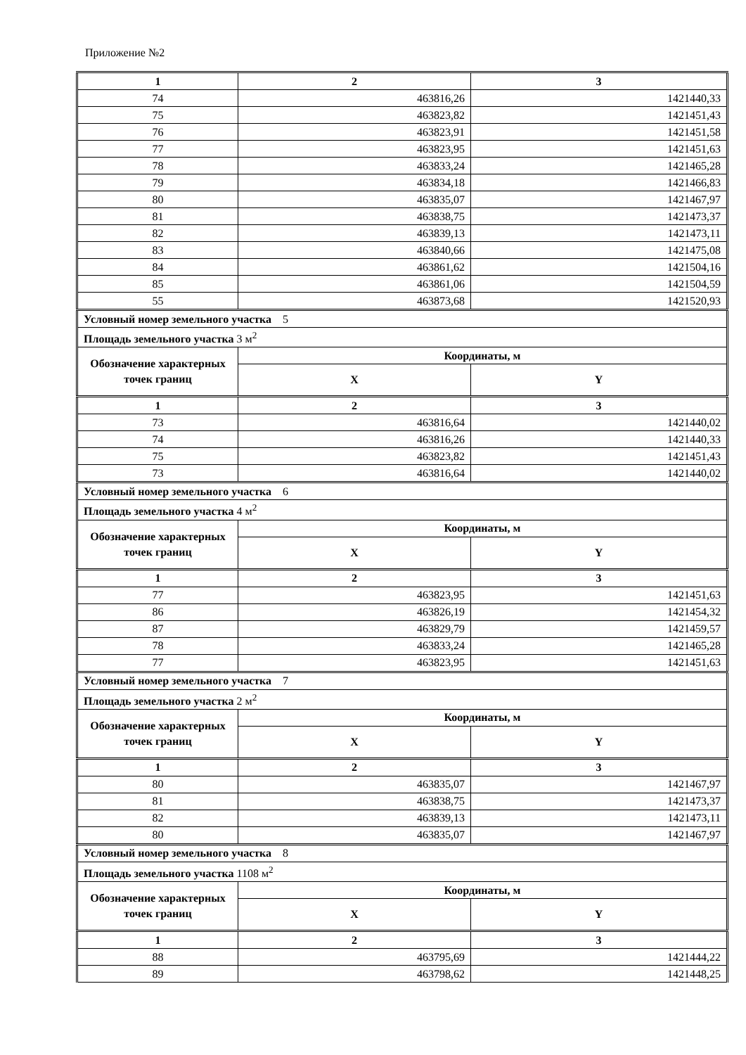Приложение №2
| 1 | 2 | 3 |
| --- | --- | --- |
| 74 | 463816,26 | 1421440,33 |
| 75 | 463823,82 | 1421451,43 |
| 76 | 463823,91 | 1421451,58 |
| 77 | 463823,95 | 1421451,63 |
| 78 | 463833,24 | 1421465,28 |
| 79 | 463834,18 | 1421466,83 |
| 80 | 463835,07 | 1421467,97 |
| 81 | 463838,75 | 1421473,37 |
| 82 | 463839,13 | 1421473,11 |
| 83 | 463840,66 | 1421475,08 |
| 84 | 463861,62 | 1421504,16 |
| 85 | 463861,06 | 1421504,59 |
| 55 | 463873,68 | 1421520,93 |
| Условный номер земельного участка 5 | | |
| Площадь земельного участка 3 м<sup>2</sup> | | |
| Обозначение характерных точек границ | Координаты, м | |
| | X | Y |
| 1 | 2 | 3 |
| 73 | 463816,64 | 1421440,02 |
| 74 | 463816,26 | 1421440,33 |
| 75 | 463823,82 | 1421451,43 |
| 73 | 463816,64 | 1421440,02 |
| Условный номер земельного участка 6 | | |
| Площадь земельного участка 4 м<sup>2</sup> | | |
| Обозначение характерных точек границ | Координаты, м | |
| | X | Y |
| 1 | 2 | 3 |
| 77 | 463823,95 | 1421451,63 |
| 86 | 463826,19 | 1421454,32 |
| 87 | 463829,79 | 1421459,57 |
| 78 | 463833,24 | 1421465,28 |
| 77 | 463823,95 | 1421451,63 |
| Условный номер земельного участка 7 | | |
| Площадь земельного участка 2 м<sup>2</sup> | | |
| Обозначение характерных точек границ | Координаты, м | |
| | X | Y |
| 1 | 2 | 3 |
| 80 | 463835,07 | 1421467,97 |
| 81 | 463838,75 | 1421473,37 |
| 82 | 463839,13 | 1421473,11 |
| 80 | 463835,07 | 1421467,97 |
| Условный номер земельного участка 8 | | |
| Площадь земельного участка 1108 м<sup>2</sup> | | |
| Обозначение характерных точек границ | Координаты, м | |
| | X | Y |
| 1 | 2 | 3 |
| 88 | 463795,69 | 1421444,22 |
| 89 | 463798,62 | 1421448,25 |